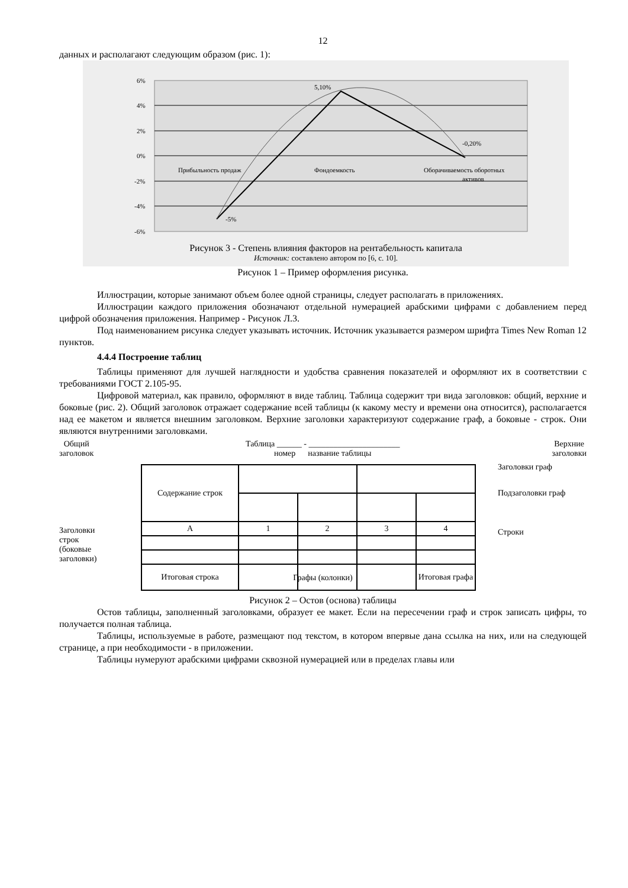12
данных и располагают следующим образом (рис. 1):
6%
4%
2%
0%
-2%
-4%
-6%
5,10%
-0,20%
-5%
Прибыльность продаж
Фондоемкость
Оборачиваемость оборотных
активов
Рисунок 3 - Степень влияния факторов на рентабельность капитала
Источник: составлено автором по [6, с. 10].
Рисунок 1 – Пример оформления рисунка.
Иллюстрации, которые занимают объем более одной страницы, следует располагать в приложениях.
Иллюстрации каждого приложения обозначают отдельной нумерацией арабскими цифрами с добавлением перед цифрой обозначения приложения. Например - Рисунок Л.3.
Под наименованием рисунка следует указывать источник. Источник указывается размером шрифта Times New Roman 12 пунктов.
4.4.4 Построение таблиц
Таблицы применяют для лучшей наглядности и удобства сравнения показателей и оформляют их в соответствии с требованиями ГОСТ 2.105-95.
Цифровой материал, как правило, оформляют в виде таблиц. Таблица содержит три вида заголовков: общий, верхние и боковые (рис. 2). Общий заголовок отражает содержание всей таблицы (к какому месту и времени она относится), располагается над ее макетом и является внешним заголовком. Верхние заголовки характеризуют содержание граф, а боковые - строк. Они являются внутренними заголовками.
Общий
заголовок Таблица ______ - ______________________
номер название таблицы Верхние
заголовки
| Содержание строк | | | | |
| А | 1 | 2 | 3 | 4 |
| Итоговая строка | | | | Итоговая графа |
Заголовки граф
Подзаголовки граф
Строки
Заголовки строк (боковые заголовки)
Графы (колонки)
Рисунок 2 – Остов (основа) таблицы
Остов таблицы, заполненный заголовками, образует ее макет. Если на пересечении граф и строк записать цифры, то получается полная таблица.
Таблицы, используемые в работе, размещают под текстом, в котором впервые дана ссылка на них, или на следующей странице, а при необходимости - в приложении.
Таблицы нумеруют арабскими цифрами сквозной нумерацией или в пределах главы или